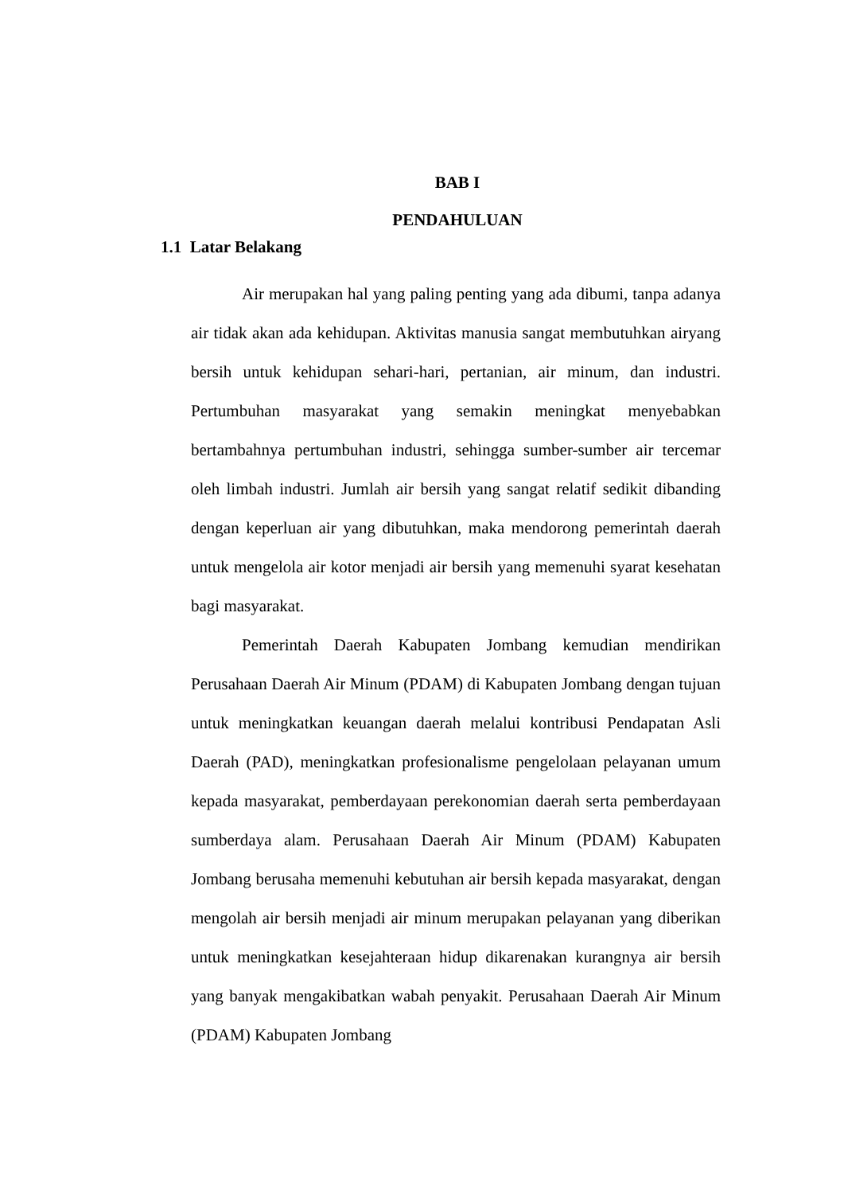BAB I
PENDAHULUAN
1.1 Latar Belakang
Air merupakan hal yang paling penting yang ada dibumi, tanpa adanya air tidak akan ada kehidupan. Aktivitas manusia sangat membutuhkan airyang bersih untuk kehidupan sehari-hari, pertanian, air minum, dan industri. Pertumbuhan masyarakat yang semakin meningkat menyebabkan bertambahnya pertumbuhan industri, sehingga sumber-sumber air tercemar oleh limbah industri. Jumlah air bersih yang sangat relatif sedikit dibanding dengan keperluan air yang dibutuhkan, maka mendorong pemerintah daerah untuk mengelola air kotor menjadi air bersih yang memenuhi syarat kesehatan bagi masyarakat.
Pemerintah Daerah Kabupaten Jombang kemudian mendirikan Perusahaan Daerah Air Minum (PDAM) di Kabupaten Jombang dengan tujuan untuk meningkatkan keuangan daerah melalui kontribusi Pendapatan Asli Daerah (PAD), meningkatkan profesionalisme pengelolaan pelayanan umum kepada masyarakat, pemberdayaan perekonomian daerah serta pemberdayaan sumberdaya alam. Perusahaan Daerah Air Minum (PDAM) Kabupaten Jombang berusaha memenuhi kebutuhan air bersih kepada masyarakat, dengan mengolah air bersih menjadi air minum merupakan pelayanan yang diberikan untuk meningkatkan kesejahteraan hidup dikarenakan kurangnya air bersih yang banyak mengakibatkan wabah penyakit. Perusahaan Daerah Air Minum (PDAM) Kabupaten Jombang